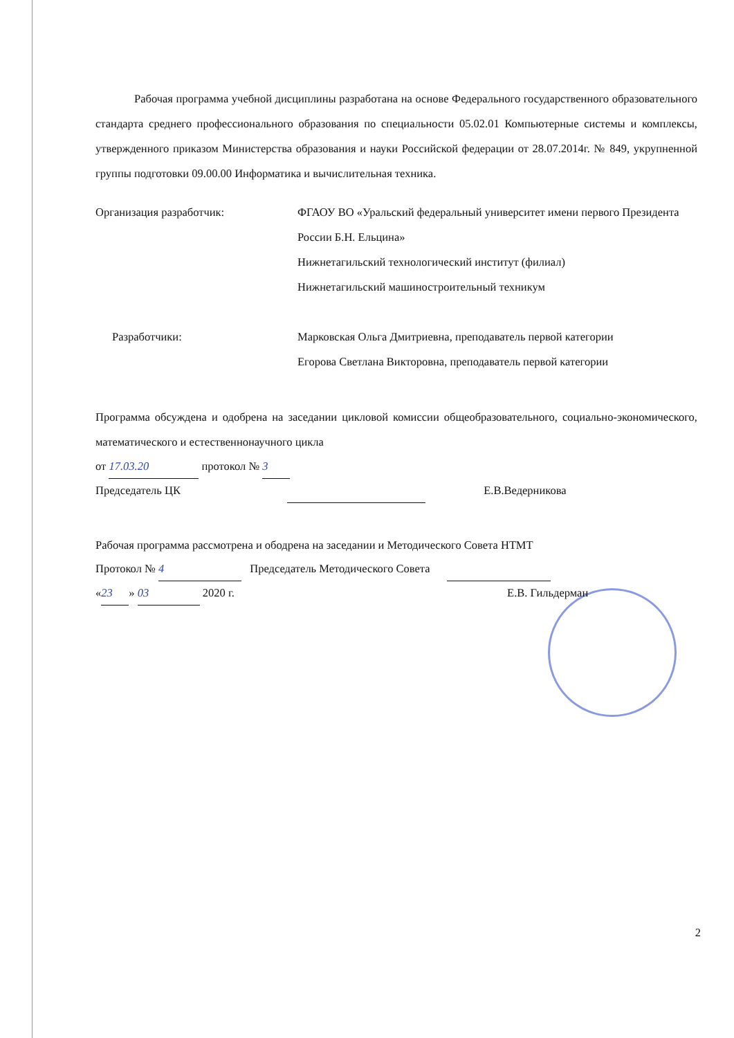Рабочая программа учебной дисциплины разработана на основе Федерального государственного образовательного стандарта среднего профессионального образования по специальности 05.02.01 Компьютерные системы и комплексы, утвержденного приказом Министерства образования и науки Российской федерации от 28.07.2014г. № 849, укрупненной группы подготовки 09.00.00 Информатика и вычислительная техника.
Организация разработчик: ФГАОУ ВО «Уральский федеральный университет имени первого Президента России Б.Н. Ельцина»
Нижнетагильский технологический институт (филиал)
Нижнетагильский машиностроительный техникум
Разработчики: Марковская Ольга Дмитриевна, преподаватель первой категории
Егорова Светлана Викторовна, преподаватель первой категории
Программа обсуждена и одобрена на заседании цикловой комиссии общеобразовательного, социально-экономического, математического и естественнонаучного цикла
от 17.03.20 протокол № 3
Председатель ЦК Е.В.Ведерникова
Рабочая программа рассмотрена и ободрена на заседании и Методического Совета НТМТ
Протокол № 4 Председатель Методического Совета
« 23 » 03 2020 г. Е.В. Гильдерман
2